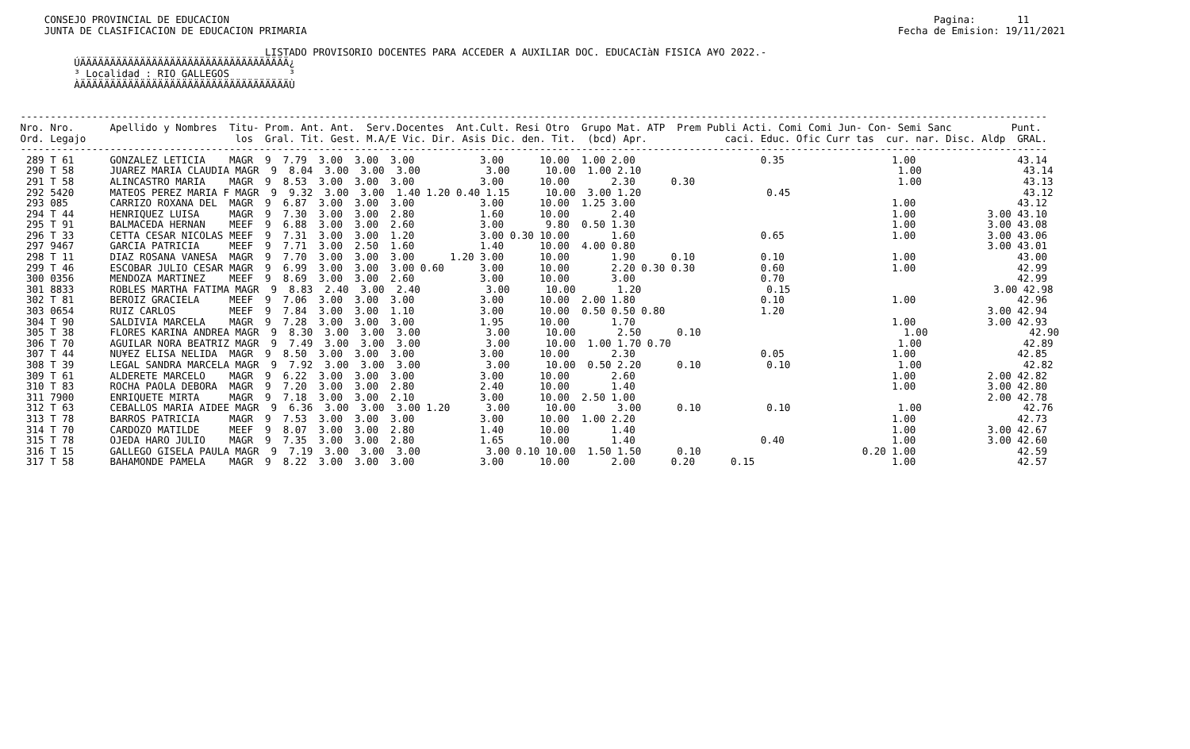CONSEJO PROVINCIAL DE EDUCACION                                                                                                                      Pagina:       11
     JUNTA DE CLASIFICACION DE EDUCACION PRIMARIA                                                                                                   Fecha de Emision: 19/11/2021

                                          LISTADO PROVISORIO DOCENTES PARA ACCEDER A AUXILIAR DOC. EDUCACIàN FISICA A¥O 2022.-
          ÚÄÄÄÄÄÄÄÄÄÄÄÄÄÄÄÄÄÄÄÄÄÄÄÄÄÄÄÄÄÄÄÄÄÄÄ¿
          ³ Localidad : RIO GALLEGOS          ³
          ÀÄÄÄÄÄÄÄÄÄÄÄÄÄÄÄÄÄÄÄÄÄÄÄÄÄÄÄÄÄÄÄÄÄÄÄÙ


 ----------------------------------------------------------------------------------------------------------------------------------------------------------------------------
 Nro. Nro.      Apellido y Nombres  Titu- Prom. Ant. Ant.  Serv.Docentes  Ant.Cult. Resi Otro  Grupo Mat. ATP  Prem Publi Acti. Comi Comi Jun- Con- Semi Sanc          Punt.
 Ord. Legajo                         los  Gral. Tit. Gest. M.A/E Vic. Dir. Asis Dic. den. Tit.  (bcd) Apr.             caci. Educ. Ofic Curr tas  cur. nar. Disc. Aldp  GRAL.
 ----------------------------------------------------------------------------------------------------------------------------------------------------------------------------
  289 T 61      GONZALEZ LETICIA    MAGR  9  7.79  3.00  3.00  3.00           3.00      10.00  1.00 2.00                     0.35                  1.00                 43.14
  290 T 58      JUAREZ MARIA CLAUDIA MAGR  9  8.04  3.00  3.00  3.00           3.00      10.00  1.00 2.10                                           1.00                 43.14
  291 T 58      ALINCASTRO MARIA    MAGR  9  8.53  3.00  3.00  3.00           3.00      10.00       2.30      0.30                                  1.00                 43.13
  292 5420      MATEOS PEREZ MARIA F MAGR  9  9.32  3.00  3.00  1.40 1.20 0.40 1.15      10.00  3.00 1.20                     0.45                                       43.12
  293 085       CARRIZO ROXANA DEL  MAGR  9  6.87  3.00  3.00  3.00           3.00      10.00  1.25 3.00                                           1.00                 43.12
  294 T 44      HENRIQUEZ LUISA     MAGR  9  7.30  3.00  3.00  2.80           1.60      10.00       2.40                                           1.00            3.00 43.10
  295 T 91      BALMACEDA HERNAN    MEEF  9  6.88  3.00  3.00  2.60           3.00       9.80  0.50 1.30                                           1.00            3.00 43.08
  296 T 33      CETTA CESAR NICOLAS MEEF  9  7.31  3.00  3.00  1.20           3.00 0.30 10.00       1.60                     0.65                  1.00            3.00 43.06
  297 9467      GARCIA PATRICIA     MEEF  9  7.71  3.00  2.50  1.60           1.40      10.00  4.00 0.80                                                           3.00 43.01
  298 T 11      DIAZ ROSANA VANESA  MAGR  9  7.70  3.00  3.00  3.00      1.20 3.00      10.00       1.90      0.10           0.10                  1.00                 43.00
  299 T 46      ESCOBAR JULIO CESAR MAGR  9  6.99  3.00  3.00  3.00 0.60      3.00      10.00       2.20 0.30 0.30           0.60                  1.00                 42.99
  300 0356      MENDOZA MARTINEZ    MEEF  9  8.69  3.00  3.00  2.60           3.00      10.00       3.00                     0.70                                       42.99
  301 8833      ROBLES MARTHA FATIMA MAGR  9  8.83  2.40  3.00  2.40           3.00      10.00       1.20                     0.15                                  3.00 42.98
  302 T 81      BEROIZ GRACIELA     MEEF  9  7.06  3.00  3.00  3.00           3.00      10.00  2.00 1.80                     0.10                  1.00                 42.96
  303 0654      RUIZ CARLOS         MEEF  9  7.84  3.00  3.00  1.10           3.00      10.00  0.50 0.50 0.80                1.20                                  3.00 42.94
  304 T 90      SALDIVIA MARCELA    MAGR  9  7.28  3.00  3.00  3.00           1.95      10.00       1.70                                           1.00            3.00 42.93
  305 T 38      FLORES KARINA ANDREA MAGR  9  8.30  3.00  3.00  3.00           3.00      10.00       2.50      0.10                                  1.00                 42.90
  306 T 70      AGUILAR NORA BEATRIZ MAGR  9  7.49  3.00  3.00  3.00           3.00      10.00  1.00 1.70 0.70                                      1.00                 42.89
  307 T 44      NU¥EZ ELISA NELIDA  MAGR  9  8.50  3.00  3.00  3.00           3.00      10.00       2.30                     0.05                  1.00                 42.85
  308 T 39      LEGAL SANDRA MARCELA MAGR  9  7.92  3.00  3.00  3.00           3.00      10.00  0.50 2.20      0.10           0.10                  1.00                 42.82
  309 T 61      ALDERETE MARCELO    MAGR  9  6.22  3.00  3.00  3.00           3.00      10.00       2.60                                           1.00            2.00 42.82
  310 T 83      ROCHA PAOLA DEBORA  MAGR  9  7.20  3.00  3.00  2.80           2.40      10.00       1.40                                           1.00            3.00 42.80
  311 7900      ENRIQUETE MIRTA     MAGR  9  7.18  3.00  3.00  2.10           3.00      10.00  2.50 1.00                                                           2.00 42.78
  312 T 63      CEBALLOS MARIA AIDEE MAGR  9  6.36  3.00  3.00  3.00 1.20      3.00      10.00       3.00      0.10           0.10                  1.00                 42.76
  313 T 78      BARROS PATRICIA     MAGR  9  7.53  3.00  3.00  3.00           3.00      10.00  1.00 2.20                                           1.00                 42.73
  314 T 70      CARDOZO MATILDE     MEEF  9  8.07  3.00  3.00  2.80           1.40      10.00       1.40                                           1.00            3.00 42.67
  315 T 78      OJEDA HARO JULIO    MAGR  9  7.35  3.00  3.00  2.80           1.65      10.00       1.40                     0.40                  1.00            3.00 42.60
  316 T 15      GALLEGO GISELA PAULA MAGR  9  7.19  3.00  3.00  3.00           3.00 0.10 10.00  1.50 1.50      0.10                           0.20 1.00                 42.59
  317 T 58      BAHAMONDE PAMELA    MAGR  9  8.22  3.00  3.00  3.00           3.00      10.00       2.00      0.20      0.15                       1.00                 42.57